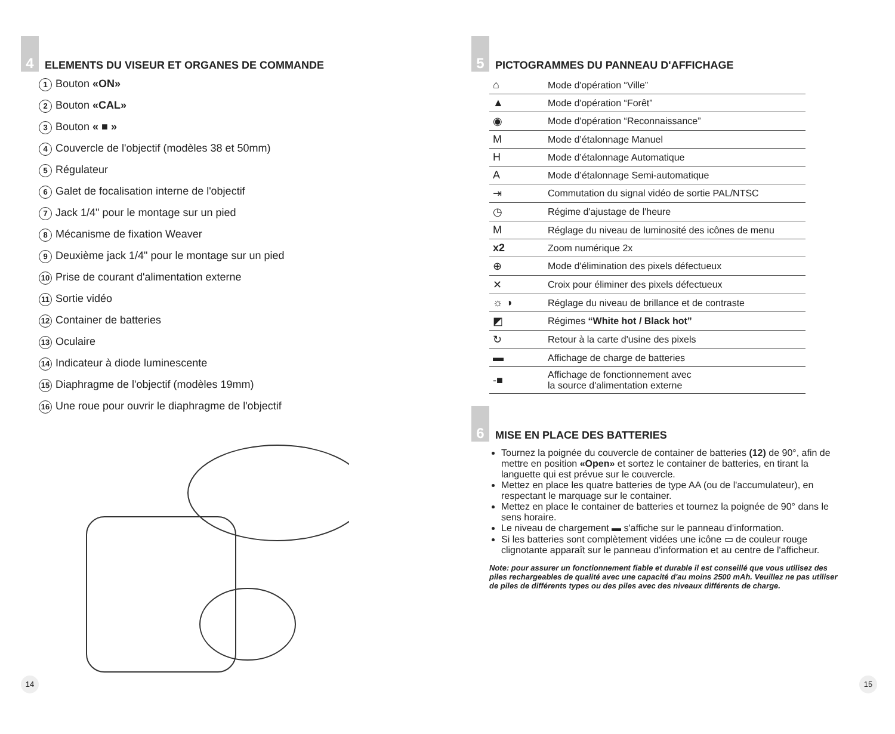4
ELEMENTS DU VISEUR ET ORGANES DE COMMANDE
1 Bouton «ON»
2 Bouton «CAL»
3 Bouton « ■ »
4 Couvercle de l'objectif (modèles 38 et 50mm)
5 Régulateur
6 Galet de focalisation interne de l'objectif
7 Jack 1/4" pour le montage sur un pied
8 Mécanisme de fixation Weaver
9 Deuxième jack 1/4" pour le montage sur un pied
10 Prise de courant d'alimentation externe
11 Sortie vidéo
12 Container de batteries
13 Oculaire
14 Indicateur à diode luminescente
15 Diaphragme de l'objectif (modèles 19mm)
16 Une roue pour ouvrir le diaphragme de l'objectif
14
5
PICTOGRAMMES DU PANNEAU D'AFFICHAGE
| ⌂ | Mode d'opération “Ville” |
| ▲ | Mode d'opération “Forêt” |
| ◉ | Mode d'opération “Reconnaissance” |
| M | Mode d’étalonnage Manuel |
| H | Mode d’étalonnage Automatique |
| A | Mode d’étalonnage Semi-automatique |
| ⇥ | Commutation du signal vidéo de sortie PAL/NTSC |
| ◷ | Régime d'ajustage de l'heure |
| M | Réglage du niveau de luminosité des icônes de menu |
| x2 | Zoom numérique 2x |
| ⊕ | Mode d'élimination des pixels défectueux |
| ✕ | Croix pour éliminer des pixels défectueux |
| ☼ ◑ | Réglage du niveau de brillance et de contraste |
| ◩ | Régimes “White hot / Black hot” |
| ↻ | Retour à la carte d'usine des pixels |
| ▬ | Affichage de charge de batteries |
| -■ | Affichage de fonctionnement avec la source d'alimentation externe |
6
MISE EN PLACE DES BATTERIES
Tournez la poignée du couvercle de container de batteries (12) de 90°, afin de mettre en position «Open» et sortez le container de batteries, en tirant la languette qui est prévue sur le couvercle.
Mettez en place les quatre batteries de type AA (ou de l'accumulateur), en respectant le marquage sur le container.
Mettez en place le container de batteries et tournez la poignée de 90° dans le sens horaire.
Le niveau de chargement ▬ s'affiche sur le panneau d'information.
Si les batteries sont complètement vidées une icône ▭ de couleur rouge clignotante apparaît sur le panneau d'information et au centre de l'afficheur.
Note: pour assurer un fonctionnement fiable et durable il est conseillé que vous utilisez des piles rechargeables de qualité avec une capacité d'au moins 2500 mAh. Veuillez ne pas utiliser de piles de différents types ou des piles avec des niveaux différents de charge.
15